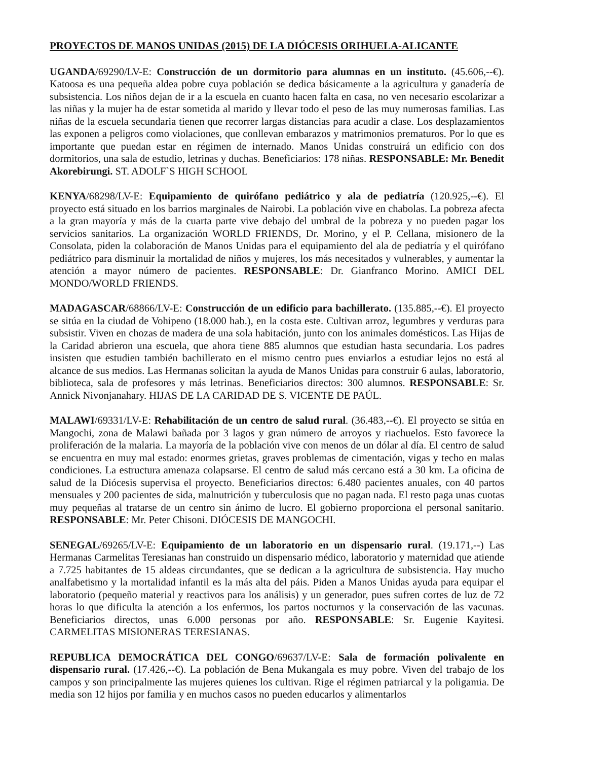PROYECTOS DE MANOS UNIDAS (2015) DE LA DIÓCESIS ORIHUELA-ALICANTE
UGANDA/69290/LV-E: Construcción de un dormitorio para alumnas en un instituto. (45.606,--€). Katoosa es una pequeña aldea pobre cuya población se dedica básicamente a la agricultura y ganadería de subsistencia. Los niños dejan de ir a la escuela en cuanto hacen falta en casa, no ven necesario escolarizar a las niñas y la mujer ha de estar sometida al marido y llevar todo el peso de las muy numerosas familias. Las niñas de la escuela secundaria tienen que recorrer largas distancias para acudir a clase. Los desplazamientos las exponen a peligros como violaciones, que conllevan embarazos y matrimonios prematuros. Por lo que es importante que puedan estar en régimen de internado. Manos Unidas construirá un edificio con dos dormitorios, una sala de estudio, letrinas y duchas. Beneficiarios: 178 niñas. RESPONSABLE: Mr. Benedit Akorebirungi. ST. ADOLF`S HIGH SCHOOL
KENYA/68298/LV-E: Equipamiento de quirófano pediátrico y ala de pediatría (120.925,--€). El proyecto está situado en los barrios marginales de Nairobi. La población vive en chabolas. La pobreza afecta a la gran mayoría y más de la cuarta parte vive debajo del umbral de la pobreza y no pueden pagar los servicios sanitarios. La organización WORLD FRIENDS, Dr. Morino, y el P. Cellana, misionero de la Consolata, piden la colaboración de Manos Unidas para el equipamiento del ala de pediatría y el quirófano pediátrico para disminuir la mortalidad de niños y mujeres, los más necesitados y vulnerables, y aumentar la atención a mayor número de pacientes. RESPONSABLE: Dr. Gianfranco Morino. AMICI DEL MONDO/WORLD FRIENDS.
MADAGASCAR/68866/LV-E: Construcción de un edificio para bachillerato. (135.885,--€). El proyecto se sitúa en la ciudad de Vohipeno (18.000 hab.), en la costa este. Cultivan arroz, legumbres y verduras para subsistir. Viven en chozas de madera de una sola habitación, junto con los animales domésticos. Las Hijas de la Caridad abrieron una escuela, que ahora tiene 885 alumnos que estudian hasta secundaria. Los padres insisten que estudien también bachillerato en el mismo centro pues enviarlos a estudiar lejos no está al alcance de sus medios. Las Hermanas solicitan la ayuda de Manos Unidas para construir 6 aulas, laboratorio, biblioteca, sala de profesores y más letrinas. Beneficiarios directos: 300 alumnos. RESPONSABLE: Sr. Annick Nivonjanahary. HIJAS DE LA CARIDAD DE S. VICENTE DE PAÚL.
MALAWI/69331/LV-E: Rehabilitación de un centro de salud rural. (36.483,--€). El proyecto se sitúa en Mangochi, zona de Malawi bañada por 3 lagos y gran número de arroyos y riachuelos. Esto favorece la proliferación de la malaria. La mayoría de la población vive con menos de un dólar al día. El centro de salud se encuentra en muy mal estado: enormes grietas, graves problemas de cimentación, vigas y techo en malas condiciones. La estructura amenaza colapsarse. El centro de salud más cercano está a 30 km. La oficina de salud de la Diócesis supervisa el proyecto. Beneficiarios directos: 6.480 pacientes anuales, con 40 partos mensuales y 200 pacientes de sida, malnutrición y tuberculosis que no pagan nada. El resto paga unas cuotas muy pequeñas al tratarse de un centro sin ánimo de lucro. El gobierno proporciona el personal sanitario. RESPONSABLE: Mr. Peter Chisoni. DIÓCESIS DE MANGOCHI.
SENEGAL/69265/LV-E: Equipamiento de un laboratorio en un dispensario rural. (19.171,--) Las Hermanas Carmelitas Teresianas han construido un dispensario médico, laboratorio y maternidad que atiende a 7.725 habitantes de 15 aldeas circundantes, que se dedican a la agricultura de subsistencia. Hay mucho analfabetismo y la mortalidad infantil es la más alta del páis. Piden a Manos Unidas ayuda para equipar el laboratorio (pequeño material y reactivos para los análisis) y un generador, pues sufren cortes de luz de 72 horas lo que dificulta la atención a los enfermos, los partos nocturnos y la conservación de las vacunas. Beneficiarios directos, unas 6.000 personas por año. RESPONSABLE: Sr. Eugenie Kayitesi. CARMELITAS MISIONERAS TERESIANAS.
REPUBLICA DEMOCRÁTICA DEL CONGO/69637/LV-E: Sala de formación polivalente en dispensario rural. (17.426,--€). La población de Bena Mukangala es muy pobre. Viven del trabajo de los campos y son principalmente las mujeres quienes los cultivan. Rige el régimen patriarcal y la poligamia. De media son 12 hijos por familia y en muchos casos no pueden educarlos y alimentarlos